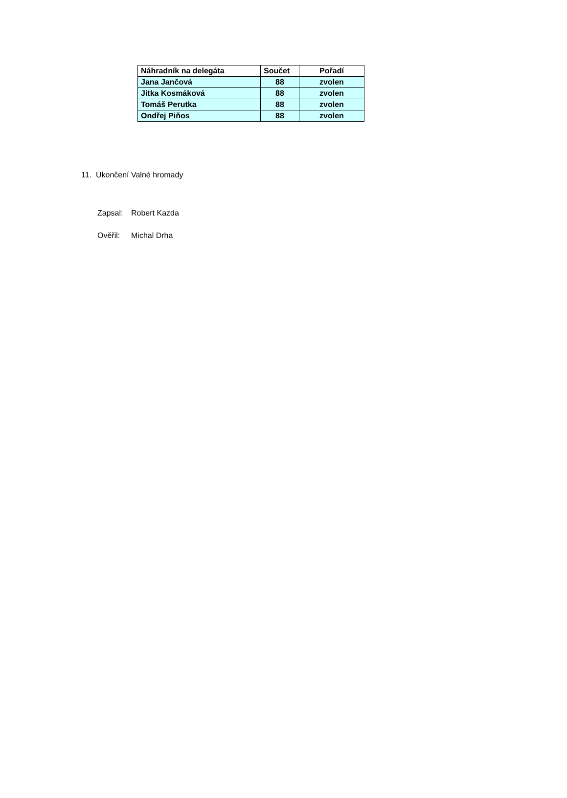| Náhradník na delegáta | Součet | Pořadí |
| --- | --- | --- |
| Jana Jančová | 88 | zvolen |
| Jitka Kosmáková | 88 | zvolen |
| Tomáš Perutka | 88 | zvolen |
| Ondřej Piňos | 88 | zvolen |
11. Ukončení Valné hromady
Zapsal: Robert Kazda
Ověřil: Michal Drha